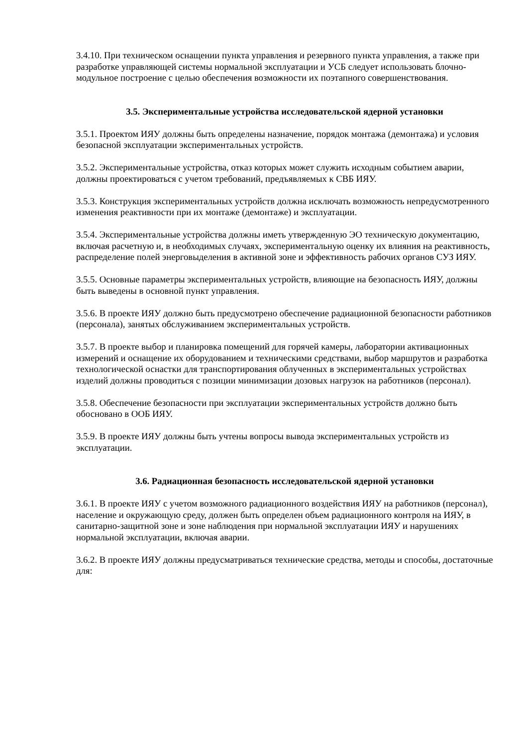3.4.10. При техническом оснащении пункта управления и резервного пункта управления, а также при разработке управляющей системы нормальной эксплуатации и УСБ следует использовать блочно-модульное построение с целью обеспечения возможности их поэтапного совершенствования.
3.5. Экспериментальные устройства исследовательской ядерной установки
3.5.1. Проектом ИЯУ должны быть определены назначение, порядок монтажа (демонтажа) и условия безопасной эксплуатации экспериментальных устройств.
3.5.2. Экспериментальные устройства, отказ которых может служить исходным событием аварии, должны проектироваться с учетом требований, предъявляемых к СВБ ИЯУ.
3.5.3. Конструкция экспериментальных устройств должна исключать возможность непредусмотренного изменения реактивности при их монтаже (демонтаже) и эксплуатации.
3.5.4. Экспериментальные устройства должны иметь утвержденную ЭО техническую документацию, включая расчетную и, в необходимых случаях, экспериментальную оценку их влияния на реактивность, распределение полей энерговыделения в активной зоне и эффективность рабочих органов СУЗ ИЯУ.
3.5.5. Основные параметры экспериментальных устройств, влияющие на безопасность ИЯУ, должны быть выведены в основной пункт управления.
3.5.6. В проекте ИЯУ должно быть предусмотрено обеспечение радиационной безопасности работников (персонала), занятых обслуживанием экспериментальных устройств.
3.5.7. В проекте выбор и планировка помещений для горячей камеры, лаборатории активационных измерений и оснащение их оборудованием и техническими средствами, выбор маршрутов и разработка технологической оснастки для транспортирования облученных в экспериментальных устройствах изделий должны проводиться с позиции минимизации дозовых нагрузок на работников (персонал).
3.5.8. Обеспечение безопасности при эксплуатации экспериментальных устройств должно быть обосновано в ООБ ИЯУ.
3.5.9. В проекте ИЯУ должны быть учтены вопросы вывода экспериментальных устройств из эксплуатации.
3.6. Радиационная безопасность исследовательской ядерной установки
3.6.1. В проекте ИЯУ с учетом возможного радиационного воздействия ИЯУ на работников (персонал), население и окружающую среду, должен быть определен объем радиационного контроля на ИЯУ, в санитарно-защитной зоне и зоне наблюдения при нормальной эксплуатации ИЯУ и нарушениях нормальной эксплуатации, включая аварии.
3.6.2. В проекте ИЯУ должны предусматриваться технические средства, методы и способы, достаточные для: